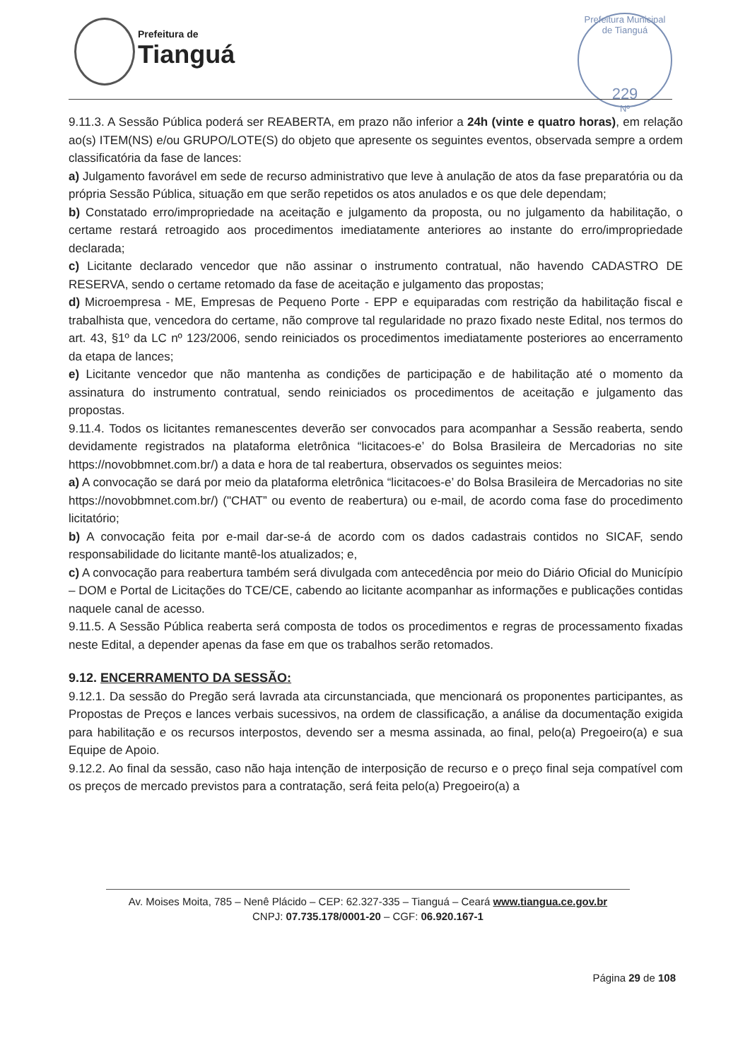Prefeitura de
Tianguá
Prefeitura Municipal de Tianguá
229
Nº
9.11.3. A Sessão Pública poderá ser REABERTA, em prazo não inferior a 24h (vinte e quatro horas), em relação ao(s) ITEM(NS) e/ou GRUPO/LOTE(S) do objeto que apresente os seguintes eventos, observada sempre a ordem classificatória da fase de lances:
a) Julgamento favorável em sede de recurso administrativo que leve à anulação de atos da fase preparatória ou da própria Sessão Pública, situação em que serão repetidos os atos anulados e os que dele dependam;
b) Constatado erro/impropriedade na aceitação e julgamento da proposta, ou no julgamento da habilitação, o certame restará retroagido aos procedimentos imediatamente anteriores ao instante do erro/impropriedade declarada;
c) Licitante declarado vencedor que não assinar o instrumento contratual, não havendo CADASTRO DE RESERVA, sendo o certame retomado da fase de aceitação e julgamento das propostas;
d) Microempresa - ME, Empresas de Pequeno Porte - EPP e equiparadas com restrição da habilitação fiscal e trabalhista que, vencedora do certame, não comprove tal regularidade no prazo fixado neste Edital, nos termos do art. 43, §1º da LC nº 123/2006, sendo reiniciados os procedimentos imediatamente posteriores ao encerramento da etapa de lances;
e) Licitante vencedor que não mantenha as condições de participação e de habilitação até o momento da assinatura do instrumento contratual, sendo reiniciados os procedimentos de aceitação e julgamento das propostas.
9.11.4. Todos os licitantes remanescentes deverão ser convocados para acompanhar a Sessão reaberta, sendo devidamente registrados na plataforma eletrônica “licitacoes-e’ do Bolsa Brasileira de Mercadorias no site https://novobbmnet.com.br/) a data e hora de tal reabertura, observados os seguintes meios:
a) A convocação se dará por meio da plataforma eletrônica “licitacoes-e’ do Bolsa Brasileira de Mercadorias no site https://novobbmnet.com.br/) ("CHAT” ou evento de reabertura) ou e-mail, de acordo coma fase do procedimento licitatório;
b) A convocação feita por e-mail dar-se-á de acordo com os dados cadastrais contidos no SICAF, sendo responsabilidade do licitante mantê-los atualizados; e,
c) A convocação para reabertura também será divulgada com antecedência por meio do Diário Oficial do Município – DOM e Portal de Licitações do TCE/CE, cabendo ao licitante acompanhar as informações e publicações contidas naquele canal de acesso.
9.11.5. A Sessão Pública reaberta será composta de todos os procedimentos e regras de processamento fixadas neste Edital, a depender apenas da fase em que os trabalhos serão retomados.
9.12. ENCERRAMENTO DA SESSÃO:
9.12.1. Da sessão do Pregão será lavrada ata circunstanciada, que mencionará os proponentes participantes, as Propostas de Preços e lances verbais sucessivos, na ordem de classificação, a análise da documentação exigida para habilitação e os recursos interpostos, devendo ser a mesma assinada, ao final, pelo(a) Pregoeiro(a) e sua Equipe de Apoio.
9.12.2. Ao final da sessão, caso não haja intenção de interposição de recurso e o preço final seja compatível com os preços de mercado previstos para a contratação, será feita pelo(a) Pregoeiro(a) a
Av. Moises Moita, 785 – Nenê Plácido – CEP: 62.327-335 – Tianguá – Ceará www.tiangua.ce.gov.br
CNPJ: 07.735.178/0001-20 – CGF: 06.920.167-1
Página 29 de 108